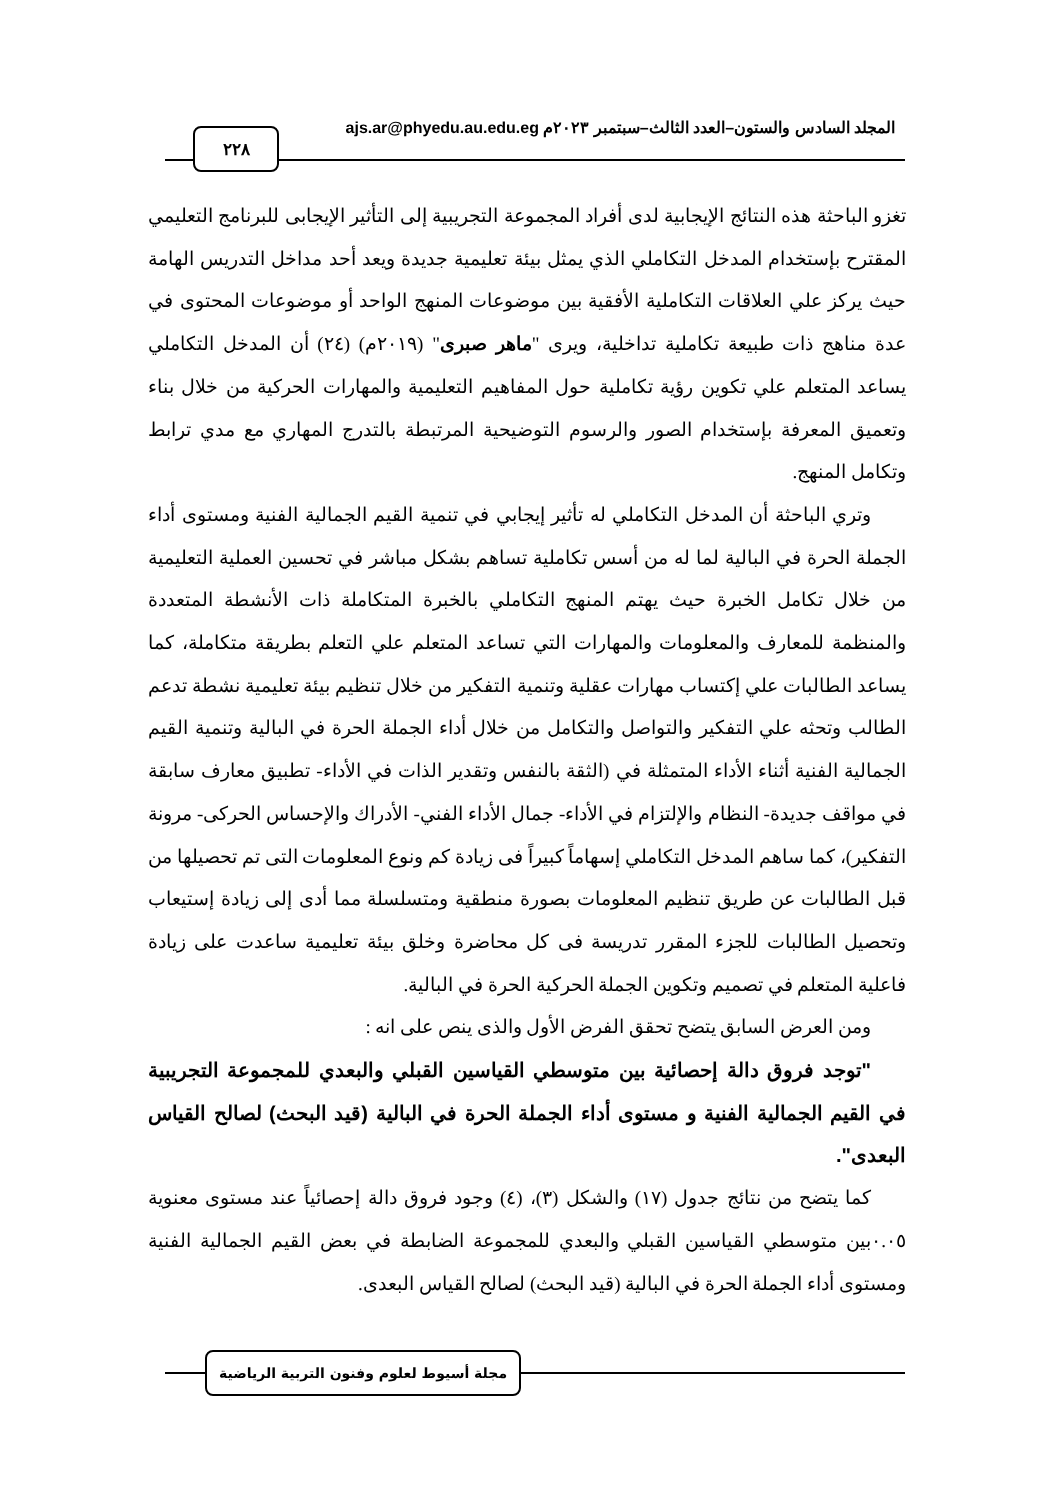المجلد السادس والستون–العدد الثالث–سبتمبر ٢٠٢٣م ajs.ar@phyedu.au.edu.eg
٢٢٨
تغزو الباحثة هذه النتائج الإيجابية لدى أفراد المجموعة التجريبية إلى التأثير الإيجابى للبرنامج التعليمي المقترح بإستخدام المدخل التكاملي الذي يمثل بيئة تعليمية جديدة ويعد أحد مداخل التدريس الهامة حيث يركز علي العلاقات التكاملية الأفقية بين موضوعات المنهج الواحد أو موضوعات المحتوى في عدة مناهج ذات طبيعة تكاملية تداخلية، ويرى "ماهر صبرى" (٢٠١٩م) (٢٤) أن المدخل التكاملي يساعد المتعلم علي تكوين رؤية تكاملية حول المفاهيم التعليمية والمهارات الحركية من خلال بناء وتعميق المعرفة بإستخدام الصور والرسوم التوضيحية المرتبطة بالتدرج المهاري مع مدي ترابط وتكامل المنهج.
وتري الباحثة أن المدخل التكاملي له تأثير إيجابي في تنمية القيم الجمالية الفنية ومستوى أداء الجملة الحرة في البالية لما له من أسس تكاملية تساهم بشكل مباشر في تحسين العملية التعليمية من خلال تكامل الخبرة حيث يهتم المنهج التكاملي بالخبرة المتكاملة ذات الأنشطة المتعددة والمنظمة للمعارف والمعلومات والمهارات التي تساعد المتعلم علي التعلم بطريقة متكاملة، كما يساعد الطالبات علي إكتساب مهارات عقلية وتنمية التفكير من خلال تنظيم بيئة تعليمية نشطة تدعم الطالب وتحثه علي التفكير والتواصل والتكامل من خلال أداء الجملة الحرة في البالية وتنمية القيم الجمالية الفنية أثناء الأداء المتمثلة في (الثقة بالنفس وتقدير الذات في الأداء- تطبيق معارف سابقة في مواقف جديدة- النظام والإلتزام في الأداء- جمال الأداء الفني- الأدراك والإحساس الحركى- مرونة التفكير)، كما ساهم المدخل التكاملي إسهاماً كبيراً فى زيادة كم ونوع المعلومات التى تم تحصيلها من قبل الطالبات عن طريق تنظيم المعلومات بصورة منطقية ومتسلسلة مما أدى إلى زيادة إستيعاب وتحصيل الطالبات للجزء المقرر تدريسة فى كل محاضرة وخلق بيئة تعليمية ساعدت على زيادة فاعلية المتعلم في تصميم وتكوين الجملة الحركية الحرة في البالية.
ومن العرض السابق يتضح تحقق الفرض الأول والذى ينص على انه :
"توجد فروق دالة إحصائية بين متوسطي القياسين القبلي والبعدي للمجموعة التجريبية في القيم الجمالية الفنية و مستوى أداء الجملة الحرة في البالية (قيد البحث) لصالح القياس البعدى".
كما يتضح من نتائج جدول (١٧) والشكل (٣)، (٤) وجود فروق دالة إحصائياً عند مستوى معنوية ٠.٠٥بين متوسطي القياسين القبلي والبعدي للمجموعة الضابطة في بعض القيم الجمالية الفنية ومستوى أداء الجملة الحرة في البالية (قيد البحث) لصالح القياس البعدى.
مجلة أسيوط لعلوم وفنون التربية الرياضية